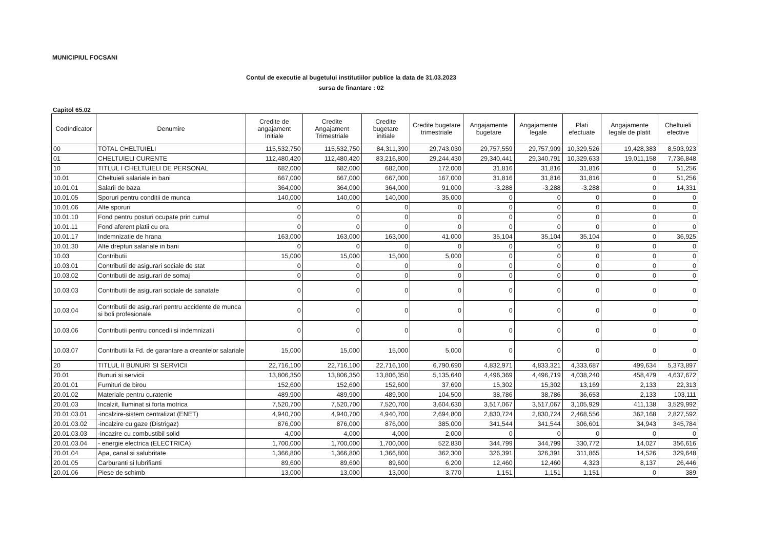MUNICIPIUL FOCSANI
Contul de executie al bugetului institutiilor publice la data de 31.03.2023
sursa de finantare : 02
Capitol 65.02
| CodIndicator | Denumire | Credite de angajament Initiale | Credite Angajament Trimestriale | Credite bugetare initiale | Credite bugetare trimestriale | Angajamente bugetare | Angajamente legale | Plati efectuate | Angajamente legale de platit | Cheltuieli efective |
| --- | --- | --- | --- | --- | --- | --- | --- | --- | --- | --- |
| 00 | TOTAL CHELTUIELI | 115,532,750 | 115,532,750 | 84,311,390 | 29,743,030 | 29,757,559 | 29,757,909 | 10,329,526 | 19,428,383 | 8,503,923 |
| 01 | CHELTUIELI CURENTE | 112,480,420 | 112,480,420 | 83,216,800 | 29,244,430 | 29,340,441 | 29,340,791 | 10,329,633 | 19,011,158 | 7,736,848 |
| 10 | TITLUL I CHELTUIELI DE PERSONAL | 682,000 | 682,000 | 682,000 | 172,000 | 31,816 | 31,816 | 31,816 | 0 | 51,256 |
| 10.01 | Cheltuieli salariale in bani | 667,000 | 667,000 | 667,000 | 167,000 | 31,816 | 31,816 | 31,816 | 0 | 51,256 |
| 10.01.01 | Salarii de baza | 364,000 | 364,000 | 364,000 | 91,000 | -3,288 | -3,288 | -3,288 | 0 | 14,331 |
| 10.01.05 | Sporuri pentru conditii de munca | 140,000 | 140,000 | 140,000 | 35,000 | 0 | 0 | 0 | 0 | 0 |
| 10.01.06 | Alte sporuri | 0 | 0 | 0 | 0 | 0 | 0 | 0 | 0 | 0 |
| 10.01.10 | Fond pentru posturi ocupate prin cumul | 0 | 0 | 0 | 0 | 0 | 0 | 0 | 0 | 0 |
| 10.01.11 | Fond aferent platii cu ora | 0 | 0 | 0 | 0 | 0 | 0 | 0 | 0 | 0 |
| 10.01.17 | Indemnizatie de hrana | 163,000 | 163,000 | 163,000 | 41,000 | 35,104 | 35,104 | 35,104 | 0 | 36,925 |
| 10.01.30 | Alte drepturi salariale in bani | 0 | 0 | 0 | 0 | 0 | 0 | 0 | 0 | 0 |
| 10.03 | Contributii | 15,000 | 15,000 | 15,000 | 5,000 | 0 | 0 | 0 | 0 | 0 |
| 10.03.01 | Contributii de asigurari sociale de stat | 0 | 0 | 0 | 0 | 0 | 0 | 0 | 0 | 0 |
| 10.03.02 | Contributii de asigurari de somaj | 0 | 0 | 0 | 0 | 0 | 0 | 0 | 0 | 0 |
| 10.03.03 | Contributii de asigurari sociale de sanatate | 0 | 0 | 0 | 0 | 0 | 0 | 0 | 0 | 0 |
| 10.03.04 | Contributii de asigurari pentru accidente de munca si boli profesionale | 0 | 0 | 0 | 0 | 0 | 0 | 0 | 0 | 0 |
| 10.03.06 | Contributii pentru concedii si indemnizatii | 0 | 0 | 0 | 0 | 0 | 0 | 0 | 0 | 0 |
| 10.03.07 | Contributii la Fd. de garantare a creantelor salariale | 15,000 | 15,000 | 15,000 | 5,000 | 0 | 0 | 0 | 0 | 0 |
| 20 | TITLUL II BUNURI SI SERVICII | 22,716,100 | 22,716,100 | 22,716,100 | 6,790,690 | 4,832,971 | 4,833,321 | 4,333,687 | 499,634 | 5,373,897 |
| 20.01 | Bunuri si servicii | 13,806,350 | 13,806,350 | 13,806,350 | 5,135,640 | 4,496,369 | 4,496,719 | 4,038,240 | 458,479 | 4,637,672 |
| 20.01.01 | Furnituri de birou | 152,600 | 152,600 | 152,600 | 37,690 | 15,302 | 15,302 | 13,169 | 2,133 | 22,313 |
| 20.01.02 | Materiale pentru curatenie | 489,900 | 489,900 | 489,900 | 104,500 | 38,786 | 38,786 | 36,653 | 2,133 | 103,111 |
| 20.01.03 | Incalzit, Iluminat si forta motrica | 7,520,700 | 7,520,700 | 7,520,700 | 3,604,630 | 3,517,067 | 3,517,067 | 3,105,929 | 411,138 | 3,529,992 |
| 20.01.03.01 | -incalzire-sistem centralizat (ENET) | 4,940,700 | 4,940,700 | 4,940,700 | 2,694,800 | 2,830,724 | 2,830,724 | 2,468,556 | 362,168 | 2,827,592 |
| 20.01.03.02 | -incalzire cu gaze (Distrigaz) | 876,000 | 876,000 | 876,000 | 385,000 | 341,544 | 341,544 | 306,601 | 34,943 | 345,784 |
| 20.01.03.03 | -incazire cu combustibil solid | 4,000 | 4,000 | 4,000 | 2,000 | 0 | 0 | 0 | 0 | 0 |
| 20.01.03.04 | - energie electrica (ELECTRICA) | 1,700,000 | 1,700,000 | 1,700,000 | 522,830 | 344,799 | 344,799 | 330,772 | 14,027 | 356,616 |
| 20.01.04 | Apa, canal si salubritate | 1,366,800 | 1,366,800 | 1,366,800 | 362,300 | 326,391 | 326,391 | 311,865 | 14,526 | 329,648 |
| 20.01.05 | Carburanti si lubrifianti | 89,600 | 89,600 | 89,600 | 6,200 | 12,460 | 12,460 | 4,323 | 8,137 | 26,446 |
| 20.01.06 | Piese de schimb | 13,000 | 13,000 | 13,000 | 3,770 | 1,151 | 1,151 | 1,151 | 0 | 389 |